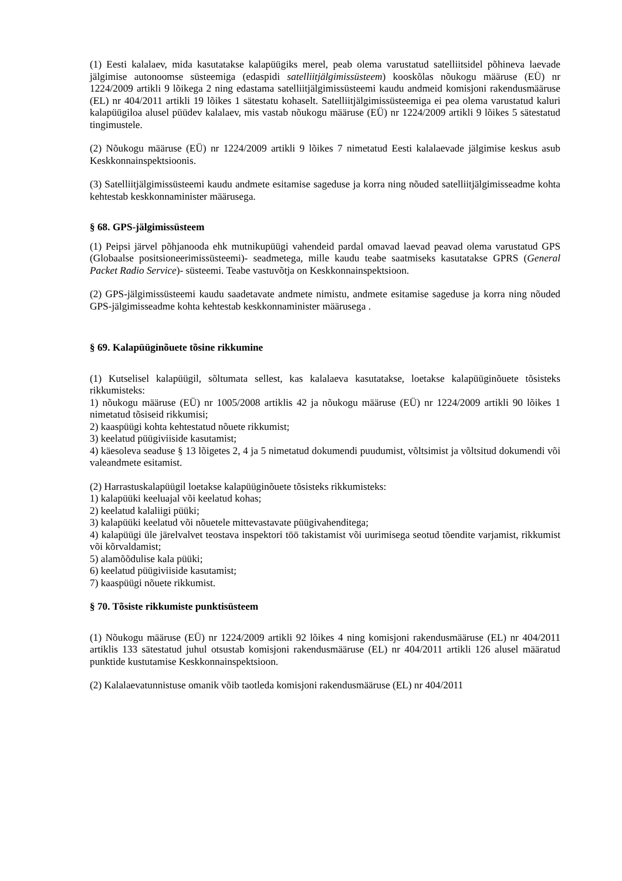(1) Eesti kalalaev, mida kasutatakse kalapüügiks merel, peab olema varustatud satelliitsidel põhineva laevade jälgimise autonoomse süsteemiga (edaspidi satelliitjälgimissüsteem) kooskõlas nõukogu määruse (EÜ) nr 1224/2009 artikli 9 lõikega 2 ning edastama satelliitjälgimissüsteemi kaudu andmeid komisjoni rakendusmääruse (EL) nr 404/2011 artikli 19 lõikes 1 sätestatu kohaselt. Satelliitjälgimissüsteemiga ei pea olema varustatud kaluri kalapüügiloa alusel püüdev kalalaev, mis vastab nõukogu määruse (EÜ) nr 1224/2009 artikli 9 lõikes 5 sätestatud tingimustele.
(2) Nõukogu määruse (EÜ) nr 1224/2009 artikli 9 lõikes 7 nimetatud Eesti kalalaevade jälgimise keskus asub Keskkonnainspektsioonis.
(3) Satelliitjälgimissüsteemi kaudu andmete esitamise sageduse ja korra ning nõuded satelliitjälgimisseadme kohta kehtestab keskkonnaminister määrusega.
§ 68. GPS-jälgimissüsteem
(1) Peipsi järvel põhjanooda ehk mutnikupüügi vahendeid pardal omavad laevad peavad olema varustatud GPS (Globaalse positsioneerimissüsteemi)- seadmetega, mille kaudu teabe saatmiseks kasutatakse GPRS (General Packet Radio Service)- süsteemi. Teabe vastuvõtja on Keskkonnainspektsioon.
(2) GPS-jälgimissüsteemi kaudu saadetavate andmete nimistu, andmete esitamise sageduse ja korra ning nõuded GPS-jälgimisseadme kohta kehtestab keskkonnaminister määrusega .
§ 69. Kalapüüginõuete tõsine rikkumine
(1) Kutselisel kalapüügil, sõltumata sellest, kas kalalaeva kasutatakse, loetakse kalapüüginõuete tõsisteks rikkumisteks:
1) nõukogu määruse (EÜ) nr 1005/2008 artiklis 42 ja nõukogu määruse (EÜ) nr 1224/2009 artikli 90 lõikes 1 nimetatud tõsiseid rikkumisi;
2) kaaspüügi kohta kehtestatud nõuete rikkumist;
3) keelatud püügiviiside kasutamist;
4) käesoleva seaduse § 13 lõigetes 2, 4 ja 5 nimetatud dokumendi puudumist, võltsimist ja võltsitud dokumendi või valeandmete esitamist.
(2) Harrastuskalapüügil loetakse kalapüüginõuete tõsisteks rikkumisteks:
1) kalapüüki keeluajal või keelatud kohas;
2) keelatud kalaliigi püüki;
3) kalapüüki keelatud või nõuetele mittevastavate püügivahenditega;
4) kalapüügi üle järelvalvet teostava inspektori töö takistamist või uurimisega seotud tõendite varjamist, rikkumist või kõrvaldamist;
5) alamõõdulise kala püüki;
6) keelatud püügiviiside kasutamist;
7) kaaspüügi nõuete rikkumist.
§ 70. Tõsiste rikkumiste punktisüsteem
(1) Nõukogu määruse (EÜ) nr 1224/2009 artikli 92 lõikes 4 ning komisjoni rakendusmääruse (EL) nr 404/2011 artiklis 133 sätestatud juhul otsustab komisjoni rakendusmääruse (EL) nr 404/2011 artikli 126 alusel määratud punktide kustutamise Keskkonnainspektsioon.
(2) Kalalaevatunnistuse omanik võib taotleda komisjoni rakendusmääruse (EL) nr 404/2011